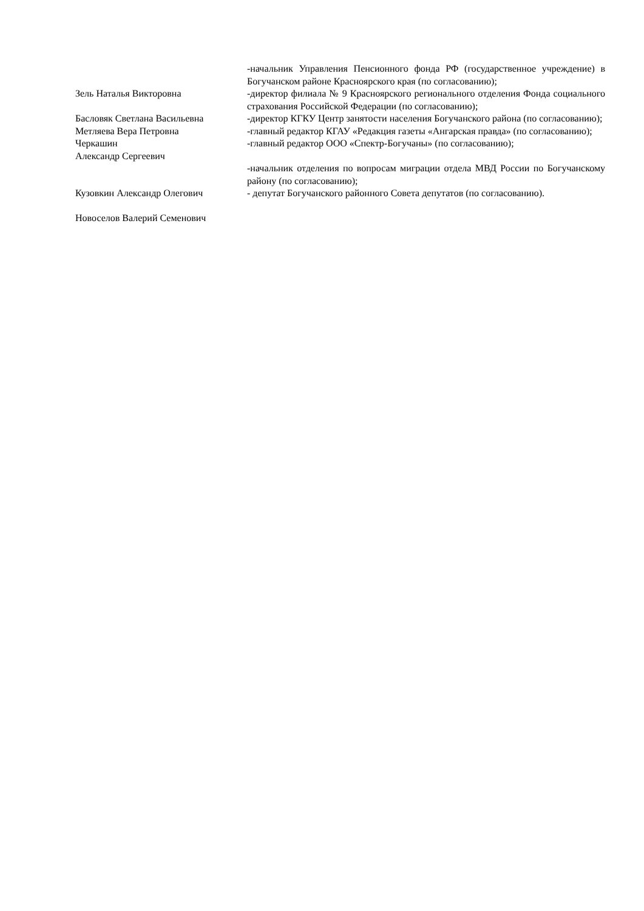Зель Наталья Викторовна
Басловяк Светлана Васильевна
Метляева Вера Петровна
Черкашин
Александр Сергеевич
Кузовкин Александр Олегович
Новоселов Валерий Семенович
-начальник Управления Пенсионного фонда РФ (государственное учреждение) в Богучанском районе Красноярского края (по согласованию);
-директор филиала № 9 Красноярского регионального отделения Фонда социального страхования Российской Федерации (по согласованию);
-директор КГКУ Центр занятости населения Богучанского района (по согласованию);
-главный редактор КГАУ «Редакция газеты «Ангарская правда» (по согласованию);
-главный редактор ООО «Спектр-Богучаны» (по согласованию);
-начальник отделения по вопросам миграции отдела МВД России по Богучанскому району (по согласованию);
- депутат Богучанского районного Совета депутатов (по согласованию).